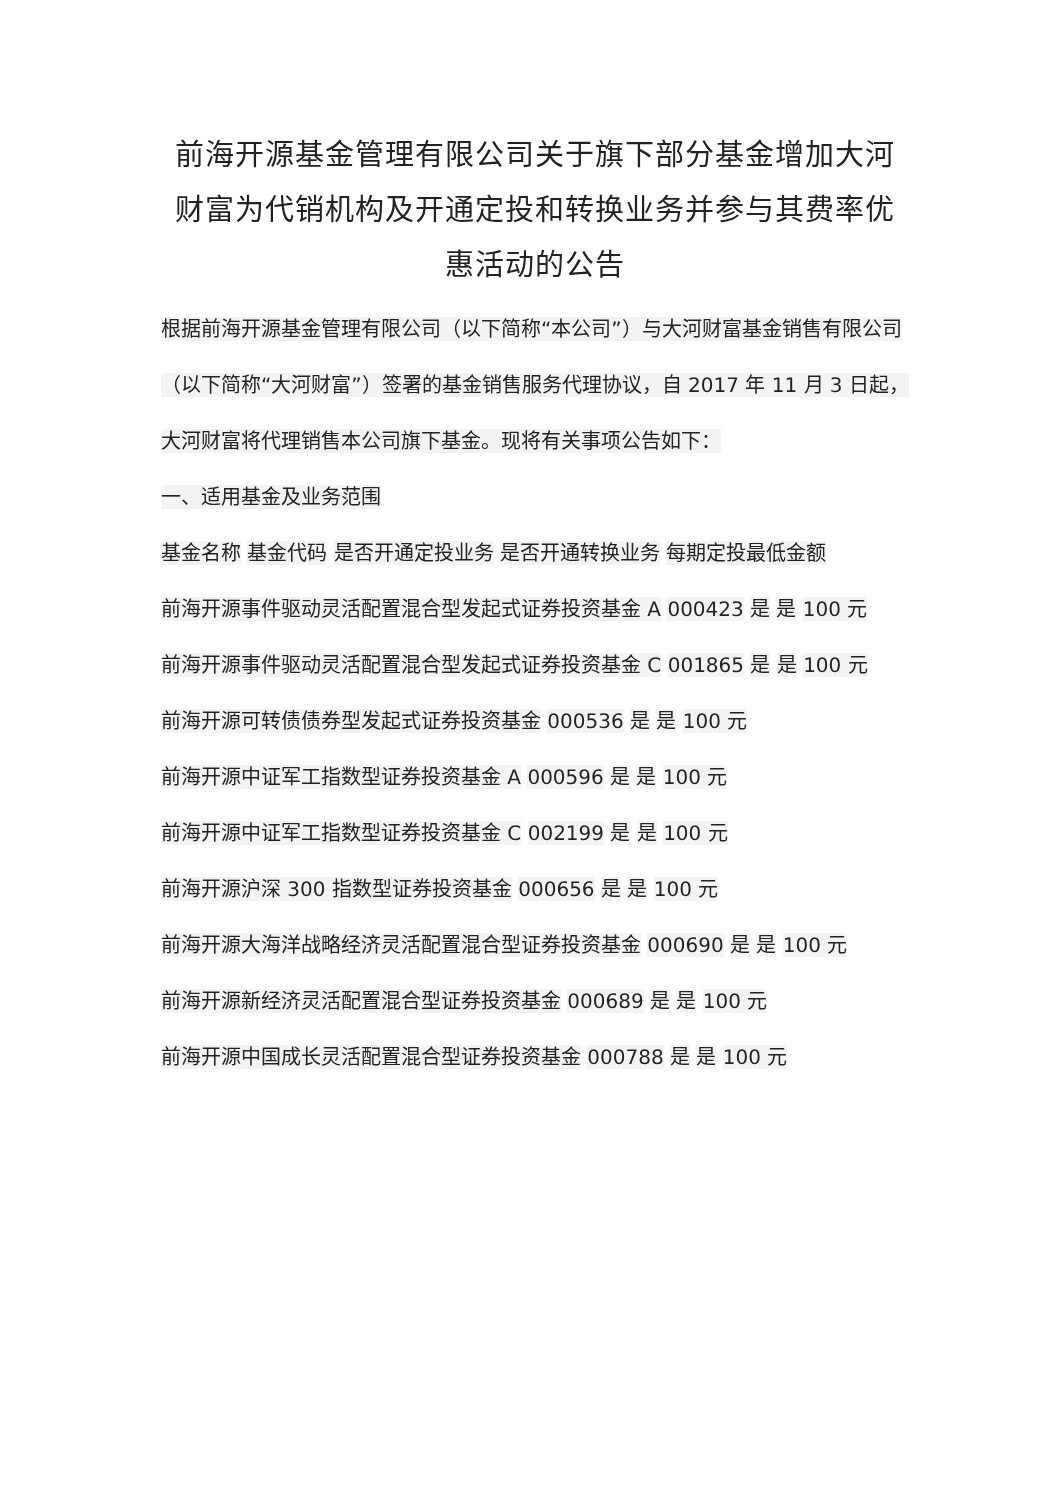前海开源基金管理有限公司关于旗下部分基金增加大河财富为代销机构及开通定投和转换业务并参与其费率优惠活动的公告
根据前海开源基金管理有限公司（以下简称“本公司”）与大河财富基金销售有限公司（以下简称“大河财富”）签署的基金销售服务代理协议，自 2017 年 11 月 3 日起，大河财富将代理销售本公司旗下基金。现将有关事项公告如下：
一、适用基金及业务范围
基金名称 基金代码 是否开通定投业务 是否开通转换业务 每期定投最低金额
前海开源事件驱动灵活配置混合型发起式证券投资基金 A 000423 是 是 100 元
前海开源事件驱动灵活配置混合型发起式证券投资基金 C 001865 是 是 100 元
前海开源可转债债券型发起式证券投资基金 000536 是 是 100 元
前海开源中证军工指数型证券投资基金 A 000596 是 是 100 元
前海开源中证军工指数型证券投资基金 C 002199 是 是 100 元
前海开源沪深 300 指数型证券投资基金 000656 是 是 100 元
前海开源大海洋战略经济灵活配置混合型证券投资基金 000690 是 是 100 元
前海开源新经济灵活配置混合型证券投资基金 000689 是 是 100 元
前海开源中国成长灵活配置混合型证券投资基金 000788 是 是 100 元